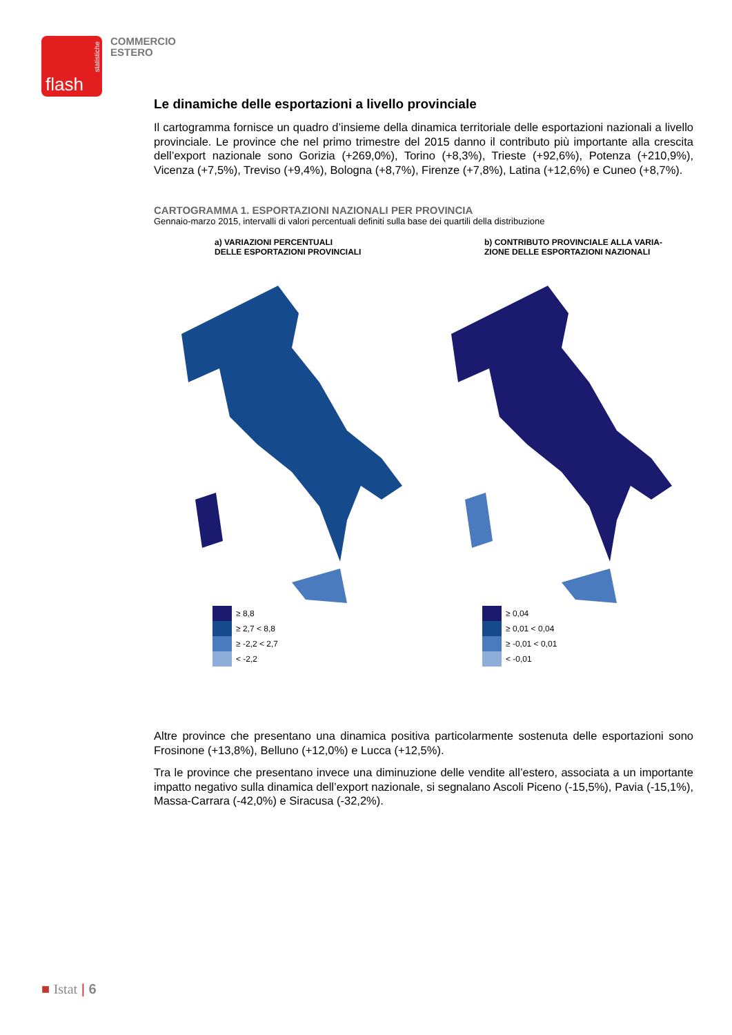flash
statistiche
COMMERCIO
ESTERO
Le dinamiche delle esportazioni a livello provinciale
Il cartogramma fornisce un quadro d’insieme della dinamica territoriale delle esportazioni nazionali a livello provinciale. Le province che nel primo trimestre del 2015 danno il contributo più importante alla crescita dell’export nazionale sono Gorizia (+269,0%), Torino (+8,3%), Trieste (+92,6%), Potenza (+210,9%), Vicenza (+7,5%), Treviso (+9,4%), Bologna (+8,7%), Firenze (+7,8%), Latina (+12,6%) e Cuneo (+8,7%).
CARTOGRAMMA 1. ESPORTAZIONI NAZIONALI PER PROVINCIA
Gennaio-marzo 2015, intervalli di valori percentuali definiti sulla base dei quartili della distribuzione
a) VARIAZIONI PERCENTUALI
DELLE ESPORTAZIONI PROVINCIALI
≥ 8,8
≥ 2,7 < 8,8
≥ -2,2 < 2,7
< -2,2
b) CONTRIBUTO PROVINCIALE ALLA VARIA-
ZIONE DELLE ESPORTAZIONI NAZIONALI
≥ 0,04
≥ 0,01 < 0,04
≥ -0,01 < 0,01
< -0,01
Altre province che presentano una dinamica positiva particolarmente sostenuta delle esportazioni sono Frosinone (+13,8%), Belluno (+12,0%) e Lucca (+12,5%).
Tra le province che presentano invece una diminuzione delle vendite all’estero, associata a un importante impatto negativo sulla dinamica dell’export nazionale, si segnalano Ascoli Piceno (-15,5%), Pavia (-15,1%), Massa-Carrara (-42,0%) e Siracusa (-32,2%).
■ Istat | 6